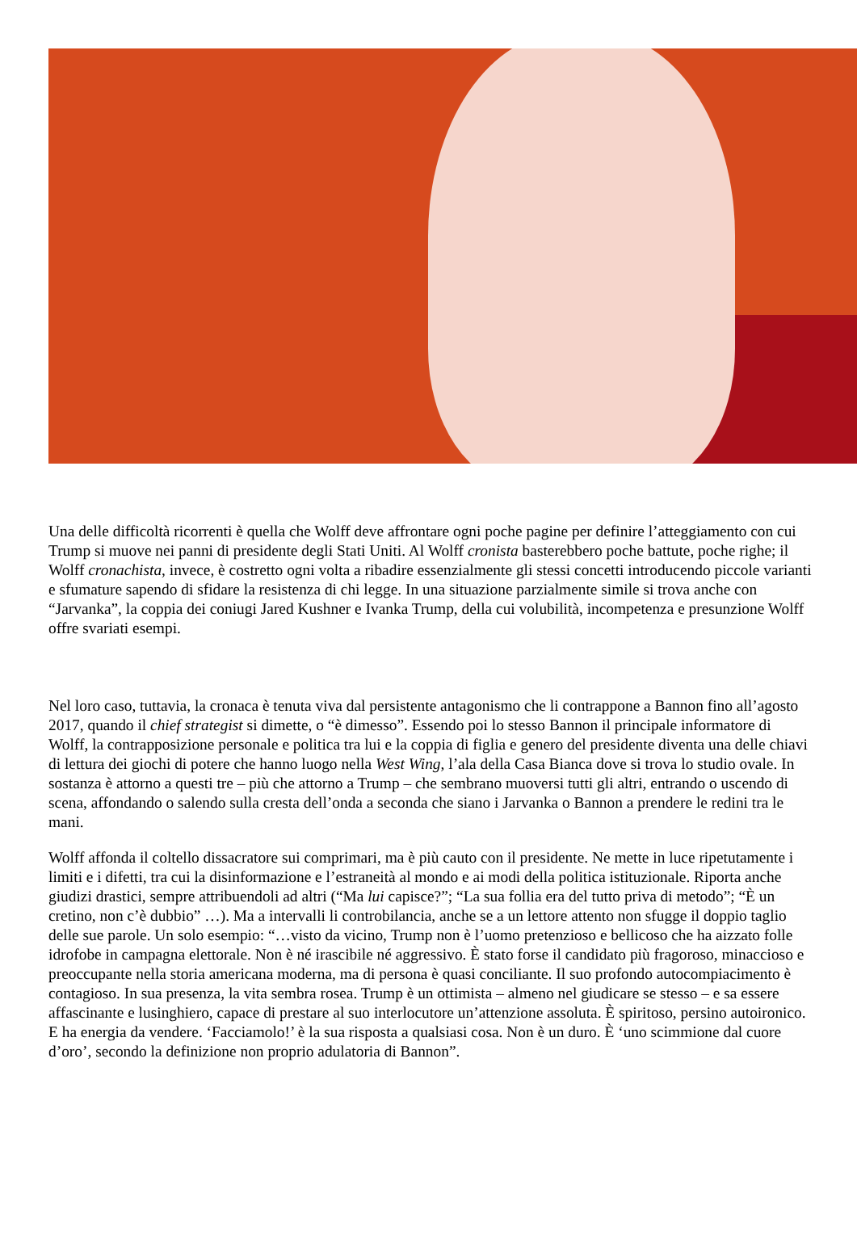Una delle difficoltà ricorrenti è quella che Wolff deve affrontare ogni poche pagine per definire l’atteggiamento con cui Trump si muove nei panni di presidente degli Stati Uniti. Al Wolff cronista basterebbero poche battute, poche righe; il Wolff cronachista, invece, è costretto ogni volta a ribadire essenzialmente gli stessi concetti introducendo piccole varianti e sfumature sapendo di sfidare la resistenza di chi legge. In una situazione parzialmente simile si trova anche con “Jarvanka”, la coppia dei coniugi Jared Kushner e Ivanka Trump, della cui volubilità, incompetenza e presunzione Wolff offre svariati esempi.
Nel loro caso, tuttavia, la cronaca è tenuta viva dal persistente antagonismo che li contrappone a Bannon fino all’agosto 2017, quando il chief strategist si dimette, o “è dimesso”. Essendo poi lo stesso Bannon il principale informatore di Wolff, la contrapposizione personale e politica tra lui e la coppia di figlia e genero del presidente diventa una delle chiavi di lettura dei giochi di potere che hanno luogo nella West Wing, l’ala della Casa Bianca dove si trova lo studio ovale. In sostanza è attorno a questi tre – più che attorno a Trump – che sembrano muoversi tutti gli altri, entrando o uscendo di scena, affondando o salendo sulla cresta dell’onda a seconda che siano i Jarvanka o Bannon a prendere le redini tra le mani.
Wolff affonda il coltello dissacratore sui comprimari, ma è più cauto con il presidente. Ne mette in luce ripetutamente i limiti e i difetti, tra cui la disinformazione e l’estraneità al mondo e ai modi della politica istituzionale. Riporta anche giudizi drastici, sempre attribuendoli ad altri (“Ma lui capisce?”; “La sua follia era del tutto priva di metodo”; “È un cretino, non c’è dubbio” …). Ma a intervalli li controbilancia, anche se a un lettore attento non sfugge il doppio taglio delle sue parole. Un solo esempio: “…visto da vicino, Trump non è l’uomo pretenzioso e bellicoso che ha aizzato folle idrofobe in campagna elettorale. Non è né irascibile né aggressivo. È stato forse il candidato più fragoroso, minaccioso e preoccupante nella storia americana moderna, ma di persona è quasi conciliante. Il suo profondo autocompiacimento è contagioso. In sua presenza, la vita sembra rosea. Trump è un ottimista – almeno nel giudicare se stesso – e sa essere affascinante e lusinghiero, capace di prestare al suo interlocutore un’attenzione assoluta. È spiritoso, persino autoironico. E ha energia da vendere. ‘Facciamolo!’ è la sua risposta a qualsiasi cosa. Non è un duro. È ‘uno scimmione dal cuore d’oro’, secondo la definizione non proprio adulatoria di Bannon”.